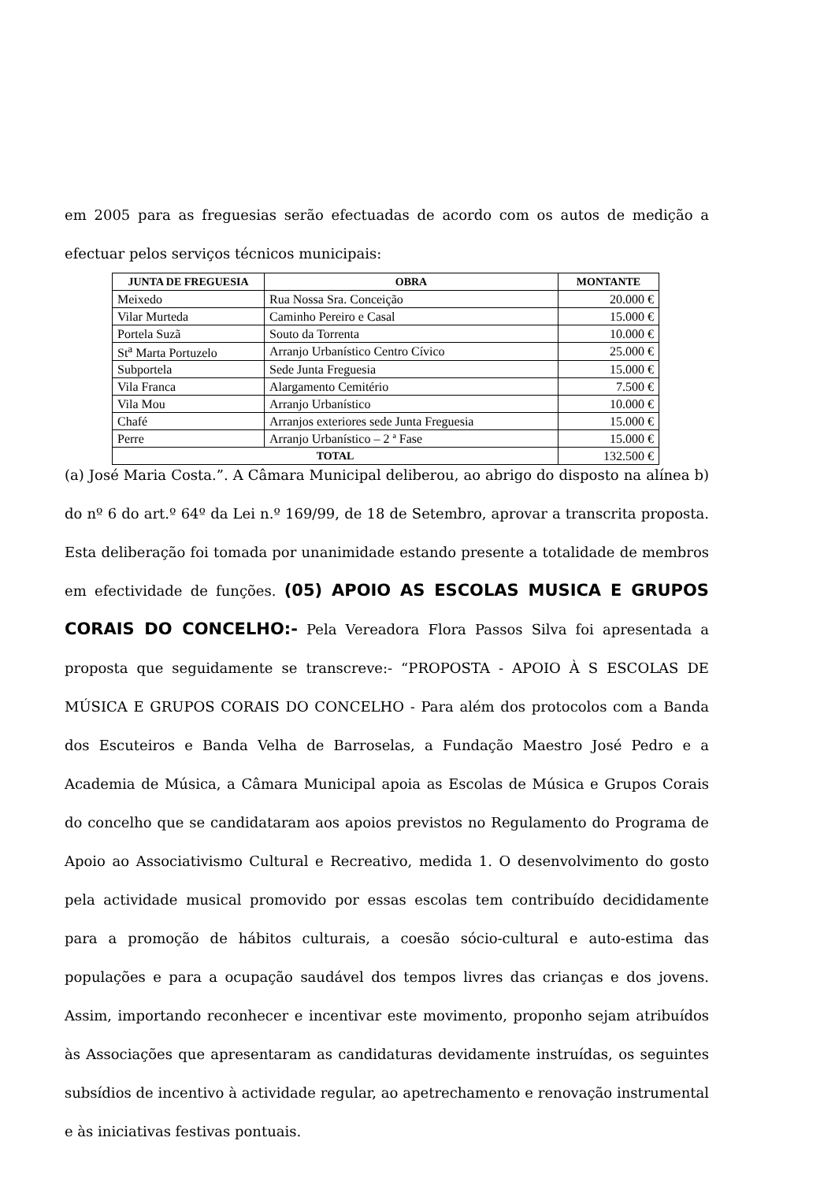em 2005 para as freguesias serão efectuadas de acordo com os autos de medição a efectuar pelos serviços técnicos municipais:
| JUNTA DE FREGUESIA | OBRA | MONTANTE |
| --- | --- | --- |
| Meixedo | Rua Nossa Sra. Conceição | 20.000 € |
| Vilar Murteda | Caminho Pereiro e Casal | 15.000 € |
| Portela Suzã | Souto da Torrenta | 10.000 € |
| St<sup>a</sup> Marta Portuzelo | Arranjo Urbanístico Centro Cívico | 25.000 € |
| Subportela | Sede Junta Freguesia | 15.000 € |
| Vila Franca | Alargamento Cemitério | 7.500 € |
| Vila Mou | Arranjo Urbanístico | 10.000 € |
| Chafé | Arranjos exteriores sede Junta Freguesia | 15.000 € |
| Perre | Arranjo Urbanístico – 2 ª Fase | 15.000 € |
| TOTAL | | 132.500 € |
(a) José Maria Costa.”. A Câmara Municipal deliberou, ao abrigo do disposto na alínea b) do nº 6 do art.º 64º da Lei n.º 169/99, de 18 de Setembro, aprovar a transcrita proposta. Esta deliberação foi tomada por unanimidade estando presente a totalidade de membros em efectividade de funções. (05) APOIO AS ESCOLAS MUSICA E GRUPOS CORAIS DO CONCELHO:- Pela Vereadora Flora Passos Silva foi apresentada a proposta que seguidamente se transcreve:- “PROPOSTA - APOIO À S ESCOLAS DE MÚSICA E GRUPOS CORAIS DO CONCELHO - Para além dos protocolos com a Banda dos Escuteiros e Banda Velha de Barroselas, a Fundação Maestro José Pedro e a Academia de Música, a Câmara Municipal apoia as Escolas de Música e Grupos Corais do concelho que se candidataram aos apoios previstos no Regulamento do Programa de Apoio ao Associativismo Cultural e Recreativo, medida 1. O desenvolvimento do gosto pela actividade musical promovido por essas escolas tem contribuído decididamente para a promoção de hábitos culturais, a coesão sócio-cultural e auto-estima das populações e para a ocupação saudável dos tempos livres das crianças e dos jovens. Assim, importando reconhecer e incentivar este movimento, proponho sejam atribuídos às Associações que apresentaram as candidaturas devidamente instruídas, os seguintes subsídios de incentivo à actividade regular, ao apetrechamento e renovação instrumental e às iniciativas festivas pontuais.